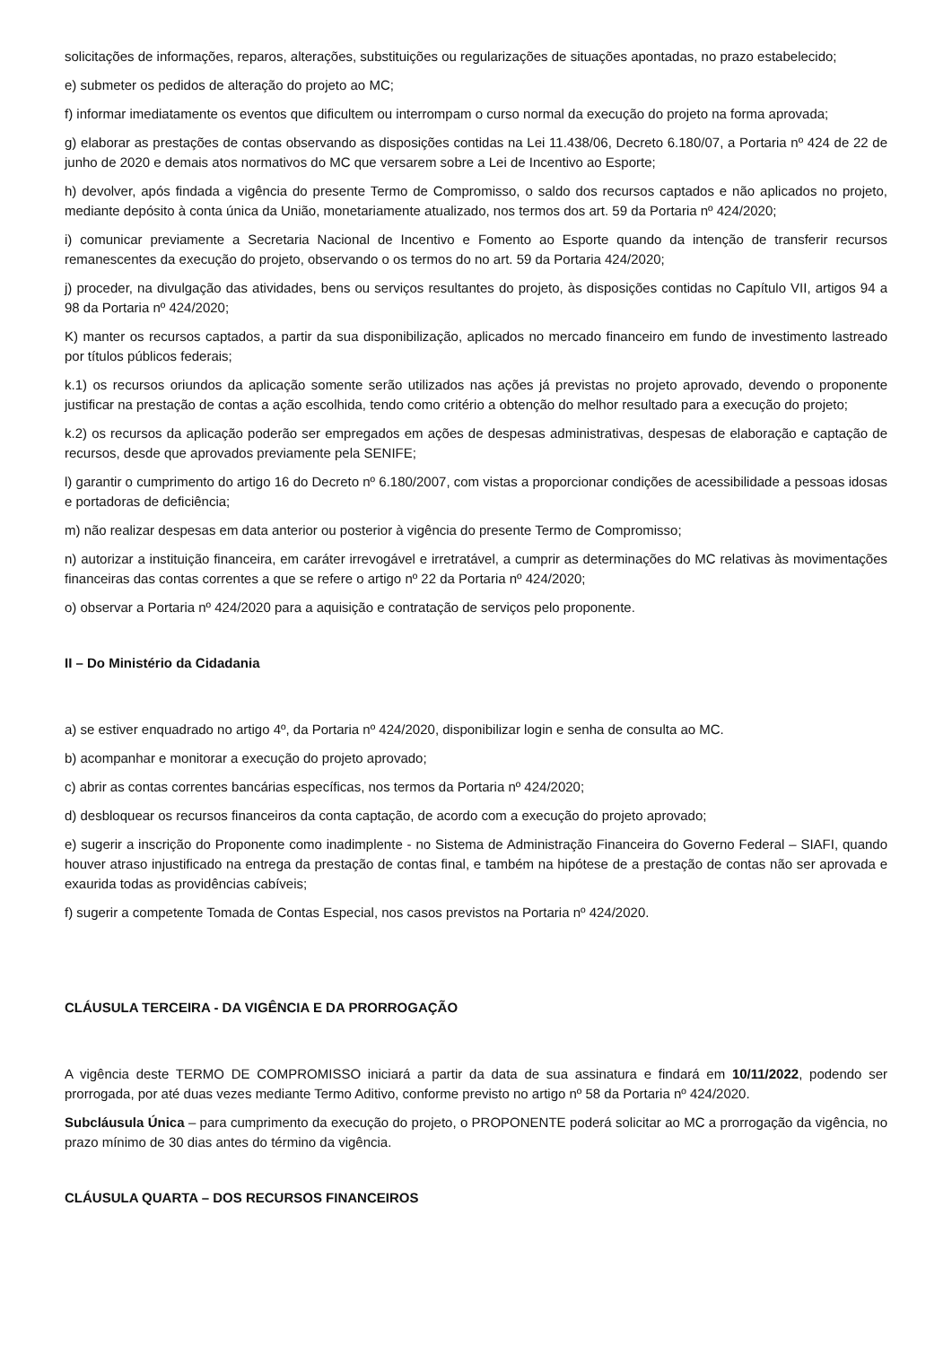solicitações de informações, reparos, alterações, substituições ou regularizações de situações apontadas, no prazo estabelecido;
e) submeter os pedidos de alteração do projeto ao MC;
f) informar imediatamente os eventos que dificultem ou interrompam o curso normal da execução do projeto na forma aprovada;
g) elaborar as prestações de contas observando as disposições contidas na Lei 11.438/06, Decreto 6.180/07, a Portaria nº 424 de 22 de junho de 2020 e demais atos normativos do MC que versarem sobre a Lei de Incentivo ao Esporte;
h) devolver, após findada a vigência do presente Termo de Compromisso, o saldo dos recursos captados e não aplicados no projeto, mediante depósito à conta única da União, monetariamente atualizado, nos termos dos art. 59 da Portaria nº 424/2020;
i) comunicar previamente a Secretaria Nacional de Incentivo e Fomento ao Esporte quando da intenção de transferir recursos remanescentes da execução do projeto, observando o os termos do no art. 59 da Portaria 424/2020;
j) proceder, na divulgação das atividades, bens ou serviços resultantes do projeto, às disposições contidas no Capítulo VII, artigos 94 a 98 da Portaria nº 424/2020;
K) manter os recursos captados, a partir da sua disponibilização, aplicados no mercado financeiro em fundo de investimento lastreado por títulos públicos federais;
k.1) os recursos oriundos da aplicação somente serão utilizados nas ações já previstas no projeto aprovado, devendo o proponente justificar na prestação de contas a ação escolhida, tendo como critério a obtenção do melhor resultado para a execução do projeto;
k.2) os recursos da aplicação poderão ser empregados em ações de despesas administrativas, despesas de elaboração e captação de recursos, desde que aprovados previamente pela SENIFE;
l) garantir o cumprimento do artigo 16 do Decreto nº 6.180/2007, com vistas a proporcionar condições de acessibilidade a pessoas idosas e portadoras de deficiência;
m) não realizar despesas em data anterior ou posterior à vigência do presente Termo de Compromisso;
n) autorizar a instituição financeira, em caráter irrevogável e irretratável, a cumprir as determinações do MC relativas às movimentações financeiras das contas correntes a que se refere o artigo nº 22 da Portaria nº 424/2020;
o) observar a Portaria nº 424/2020 para a aquisição e contratação de serviços pelo proponente.
II – Do Ministério da Cidadania
a) se estiver enquadrado no artigo 4º, da Portaria nº 424/2020, disponibilizar login e senha de consulta ao MC.
b) acompanhar e monitorar a execução do projeto aprovado;
c) abrir as contas correntes bancárias específicas, nos termos da Portaria nº 424/2020;
d) desbloquear os recursos financeiros da conta captação, de acordo com a execução do projeto aprovado;
e) sugerir a inscrição do Proponente como inadimplente - no Sistema de Administração Financeira do Governo Federal – SIAFI, quando houver atraso injustificado na entrega da prestação de contas final, e também na hipótese de a prestação de contas não ser aprovada e exaurida todas as providências cabíveis;
f) sugerir a competente Tomada de Contas Especial, nos casos previstos na Portaria nº 424/2020.
CLÁUSULA TERCEIRA - DA VIGÊNCIA E DA PRORROGAÇÃO
A vigência deste TERMO DE COMPROMISSO iniciará a partir da data de sua assinatura e findará em 10/11/2022, podendo ser prorrogada, por até duas vezes mediante Termo Aditivo, conforme previsto no artigo nº 58 da Portaria nº 424/2020.
Subcláusula Única – para cumprimento da execução do projeto, o PROPONENTE poderá solicitar ao MC a prorrogação da vigência, no prazo mínimo de 30 dias antes do término da vigência.
CLÁUSULA QUARTA – DOS RECURSOS FINANCEIROS